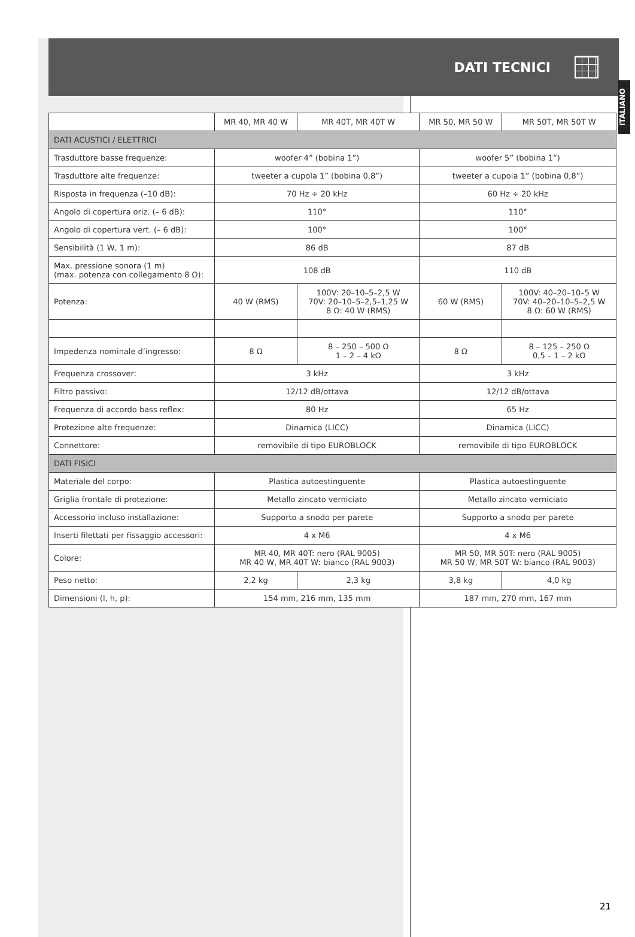DATI TECNICI
ITALIANO
| | MR 40, MR 40 W | MR 40T, MR 40T W | MR 50, MR 50 W | MR 50T, MR 50T W |
| --- | --- | --- | --- | --- |
| DATI ACUSTICI / ELETTRICI | | | | |
| Trasduttore basse frequenze: | woofer 4” (bobina 1”) | | woofer 5” (bobina 1”) | |
| Trasduttore alte frequenze: | tweeter a cupola 1” (bobina 0,8”) | | tweeter a cupola 1” (bobina 0,8”) | |
| Risposta in frequenza (–10 dB): | 70 Hz ÷ 20 kHz | | 60 Hz ÷ 20 kHz | |
| Angolo di copertura oriz. (– 6 dB): | 110° | | 110° | |
| Angolo di copertura vert. (– 6 dB): | 100° | | 100° | |
| Sensibilità (1 W, 1 m): | 86 dB | | 87 dB | |
| Max. pressione sonora (1 m) (max. potenza con collegamento 8 Ω): | 108 dB | | 110 dB | |
| Potenza: | 40 W (RMS) | 100V: 20–10–5–2,5 W 70V: 20–10–5–2,5–1,25 W 8 Ω: 40 W (RMS) | 60 W (RMS) | 100V: 40–20–10–5 W 70V: 40–20–10–5–2,5 W 8 Ω: 60 W (RMS) |
| Impedenza nominale d’ingresso: | 8 Ω | 8 – 250 – 500 Ω 1 – 2 – 4 kΩ | 8 Ω | 8 – 125 – 250 Ω 0,5 – 1 – 2 kΩ |
| Frequenza crossover: | 3 kHz | | 3 kHz | |
| Filtro passivo: | 12/12 dB/ottava | | 12/12 dB/ottava | |
| Frequenza di accordo bass reflex: | 80 Hz | | 65 Hz | |
| Protezione alte frequenze: | Dinamica (LICC) | | Dinamica (LICC) | |
| Connettore: | removibile di tipo EUROBLOCK | | removibile di tipo EUROBLOCK | |
| DATI FISICI | | | | |
| Materiale del corpo: | Plastica autoestinguente | | Plastica autoestinguente | |
| Griglia frontale di protezione: | Metallo zincato verniciato | | Metallo zincato verniciato | |
| Accessorio incluso installazione: | Supporto a snodo per parete | | Supporto a snodo per parete | |
| Inserti filettati per fissaggio accessori: | 4 x M6 | | 4 x M6 | |
| Colore: | MR 40, MR 40T: nero (RAL 9005) MR 40 W, MR 40T W: bianco (RAL 9003) | | MR 50, MR 50T: nero (RAL 9005) MR 50 W, MR 50T W: bianco (RAL 9003) | |
| Peso netto: | 2,2 kg | 2,3 kg | 3,8 kg | 4,0 kg |
| Dimensioni (l, h, p): | 154 mm, 216 mm, 135 mm | | 187 mm, 270 mm, 167 mm | |
21